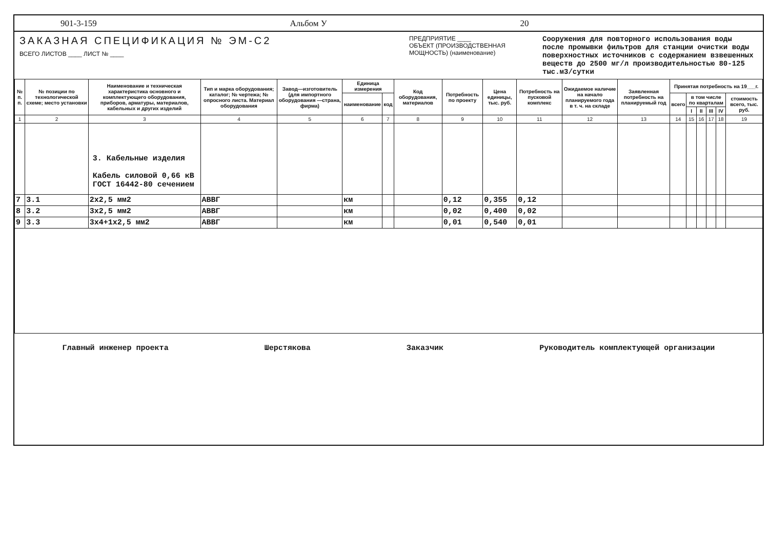901-3-159 Альбом У 20
ЗАКАЗНАЯ СПЕЦИФИКАЦИЯ № ЭМ-С2
ВСЕГО ЛИСТОВ ____ ЛИСТ № ____
ПРЕДПРИЯТИЕ ____
ОБЪЕКТ (ПРОИЗВОДСТВЕННАЯ МОЩНОСТЬ) (наименование)
Сооружения для повторного использования воды после промывки фильтров для станции очистки воды поверхностных источников с содержанием взвешенных веществ до 2500 мг/л производительностью 80-125 тыс.м3/сутки
| № п. п. | № позиции по технологической схеме; место установки | Наименование и техническая характеристика основного и комплектующего оборудования, приборов, арматуры, материалов, кабельных и других изделий | Тип и марка оборудования; каталог; № чертежа; № опросного листа. Материал оборудования | Завод—изготовитель (для импортного оборудования —страна, фирма) | Единица измерения | | Код оборудования, материалов | Потребность по проекту | Цена единицы, тыс. руб. | Потребность на пусковой комплекс | Ожидаемое наличие на начало планируемого года в т. ч. на складе | Заявленная потребность на планируемый год | Принятая потребность на 19___г. | | | | | |
| --- | --- | --- | --- | --- | --- | --- | --- | --- | --- | --- | --- | --- | --- | --- | --- | --- | --- | --- |
| | | | | | наименование | код | | | | | | | всего | в том числе по кварталам | | | | стоимость всего, тыс. руб. |
| | | | | | | | | | | | | | | I | II | III | IV | |
| 1 | 2 | 3 | 4 | 5 | 6 | 7 | 8 | 9 | 10 | 11 | 12 | 13 | 14 | 15 | 16 | 17 | 18 | 19 |
| | | 3. Кабельные изделия Кабель силовой 0,66 кВ ГОСТ 16442-80 сечением | | | | | | | | | | | | | | | | |
| 7 | 3.1 | 2х2,5 мм2 | АВВГ | | км | | | 0,12 | 0,355 | 0,12 | | | | | | | | |
| 8 | 3.2 | 3х2,5 мм2 | АВВГ | | км | | | 0,02 | 0,400 | 0,02 | | | | | | | | |
| 9 | 3.3 | 3х4+1х2,5 мм2 | АВВГ | | км | | | 0,01 | 0,540 | 0,01 | | | | | | | | |
Главный инженер проекта Шерстякова Заказчик Руководитель комплектующей организации